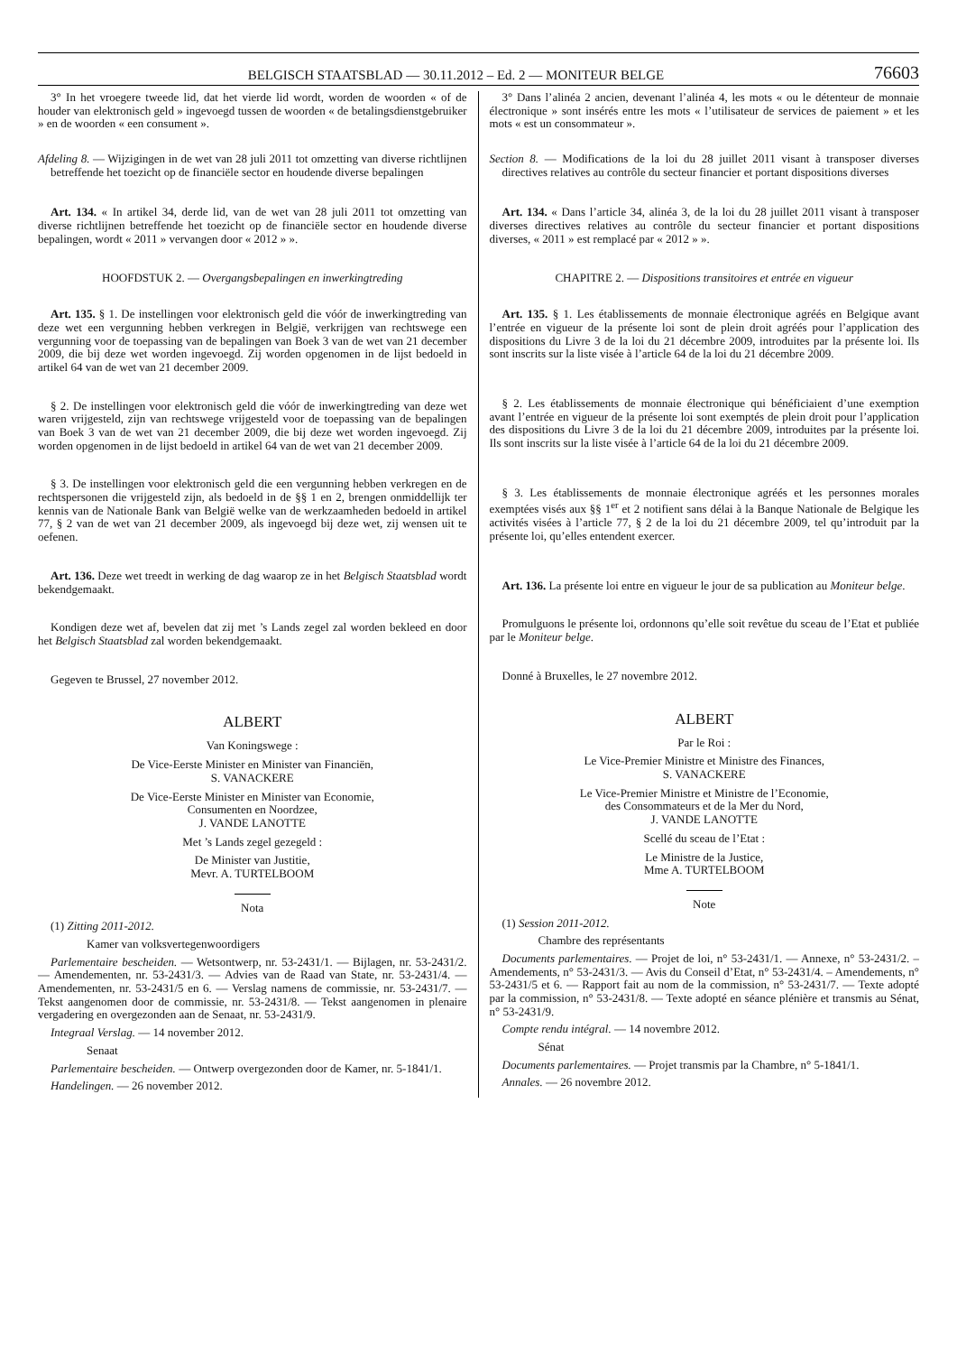BELGISCH STAATSBLAD — 30.11.2012 – Ed. 2 — MONITEUR BELGE 76603
3° In het vroegere tweede lid, dat het vierde lid wordt, worden de woorden « of de houder van elektronisch geld » ingevoegd tussen de woorden « de betalingsdienstgebruiker » en de woorden « een consument ».
Afdeling 8. — Wijzigingen in de wet van 28 juli 2011 tot omzetting van diverse richtlijnen betreffende het toezicht op de financiële sector en houdende diverse bepalingen
Art. 134. « In artikel 34, derde lid, van de wet van 28 juli 2011 tot omzetting van diverse richtlijnen betreffende het toezicht op de financiële sector en houdende diverse bepalingen, wordt « 2011 » vervangen door « 2012 » ».
HOOFDSTUK 2. — Overgangsbepalingen en inwerkingtreding
Art. 135. § 1. De instellingen voor elektronisch geld die vóór de inwerkingtreding van deze wet een vergunning hebben verkregen in België, verkrijgen van rechtswege een vergunning voor de toepassing van de bepalingen van Boek 3 van de wet van 21 december 2009, die bij deze wet worden ingevoegd. Zij worden opgenomen in de lijst bedoeld in artikel 64 van de wet van 21 december 2009.
§ 2. De instellingen voor elektronisch geld die vóór de inwerkingtreding van deze wet waren vrijgesteld, zijn van rechtswege vrijgesteld voor de toepassing van de bepalingen van Boek 3 van de wet van 21 december 2009, die bij deze wet worden ingevoegd. Zij worden opgenomen in de lijst bedoeld in artikel 64 van de wet van 21 december 2009.
§ 3. De instellingen voor elektronisch geld die een vergunning hebben verkregen en de rechtspersonen die vrijgesteld zijn, als bedoeld in de §§ 1 en 2, brengen onmiddellijk ter kennis van de Nationale Bank van België welke van de werkzaamheden bedoeld in artikel 77, § 2 van de wet van 21 december 2009, als ingevoegd bij deze wet, zij wensen uit te oefenen.
Art. 136. Deze wet treedt in werking de dag waarop ze in het Belgisch Staatsblad wordt bekendgemaakt.
Kondigen deze wet af, bevelen dat zij met ’s Lands zegel zal worden bekleed en door het Belgisch Staatsblad zal worden bekendgemaakt.
Gegeven te Brussel, 27 november 2012.
ALBERT
Van Koningswege :
De Vice-Eerste Minister en Minister van Financiën,
S. VANACKERE
De Vice-Eerste Minister en Minister van Economie,
Consumenten en Noordzee,
J. VANDE LANOTTE
Met ’s Lands zegel gezegeld :
De Minister van Justitie,
Mevr. A. TURTELBOOM
Nota
(1) Zitting 2011-2012.
Kamer van volksvertegenwoordigers
Parlementaire bescheiden. — Wetsontwerp, nr. 53-2431/1. — Bijlagen, nr. 53-2431/2. — Amendementen, nr. 53-2431/3. — Advies van de Raad van State, nr. 53-2431/4. — Amendementen, nr. 53-2431/5 en 6. — Verslag namens de commissie, nr. 53-2431/7. — Tekst aangenomen door de commissie, nr. 53-2431/8. — Tekst aangenomen in plenaire vergadering en overgezonden aan de Senaat, nr. 53-2431/9.
Integraal Verslag. — 14 november 2012.
Senaat
Parlementaire bescheiden. — Ontwerp overgezonden door de Kamer, nr. 5-1841/1.
Handelingen. — 26 november 2012.
3° Dans l’alinéa 2 ancien, devenant l’alinéa 4, les mots « ou le détenteur de monnaie électronique » sont insérés entre les mots « l’utilisateur de services de paiement » et les mots « est un consommateur ».
Section 8. — Modifications de la loi du 28 juillet 2011 visant à transposer diverses directives relatives au contrôle du secteur financier et portant dispositions diverses
Art. 134. « Dans l’article 34, alinéa 3, de la loi du 28 juillet 2011 visant à transposer diverses directives relatives au contrôle du secteur financier et portant dispositions diverses, « 2011 » est remplacé par « 2012 » ».
CHAPITRE 2. — Dispositions transitoires et entrée en vigueur
Art. 135. § 1. Les établissements de monnaie électronique agréés en Belgique avant l’entrée en vigueur de la présente loi sont de plein droit agréés pour l’application des dispositions du Livre 3 de la loi du 21 décembre 2009, introduites par la présente loi. Ils sont inscrits sur la liste visée à l’article 64 de la loi du 21 décembre 2009.
§ 2. Les établissements de monnaie électronique qui bénéficiaient d’une exemption avant l’entrée en vigueur de la présente loi sont exemptés de plein droit pour l’application des dispositions du Livre 3 de la loi du 21 décembre 2009, introduites par la présente loi. Ils sont inscrits sur la liste visée à l’article 64 de la loi du 21 décembre 2009.
§ 3. Les établissements de monnaie électronique agréés et les personnes morales exemptées visés aux §§ 1<sup>er</sup> et 2 notifient sans délai à la Banque Nationale de Belgique les activités visées à l’article 77, § 2 de la loi du 21 décembre 2009, tel qu’introduit par la présente loi, qu’elles entendent exercer.
Art. 136. La présente loi entre en vigueur le jour de sa publication au Moniteur belge.
Promulguons le présente loi, ordonnons qu’elle soit revêtue du sceau de l’Etat et publiée par le Moniteur belge.
Donné à Bruxelles, le 27 novembre 2012.
ALBERT
Par le Roi :
Le Vice-Premier Ministre et Ministre des Finances,
S. VANACKERE
Le Vice-Premier Ministre et Ministre de l’Economie,
des Consommateurs et de la Mer du Nord,
J. VANDE LANOTTE
Scellé du sceau de l’Etat :
Le Ministre de la Justice,
Mme A. TURTELBOOM
Note
(1) Session 2011-2012.
Chambre des représentants
Documents parlementaires. — Projet de loi, n° 53-2431/1. — Annexe, n° 53-2431/2. – Amendements, n° 53-2431/3. — Avis du Conseil d’Etat, n° 53-2431/4. – Amendements, n° 53-2431/5 et 6. — Rapport fait au nom de la commission, n° 53-2431/7. — Texte adopté par la commission, n° 53-2431/8. — Texte adopté en séance plénière et transmis au Sénat, n° 53-2431/9.
Compte rendu intégral. — 14 novembre 2012.
Sénat
Documents parlementaires. — Projet transmis par la Chambre, n° 5-1841/1.
Annales. — 26 novembre 2012.